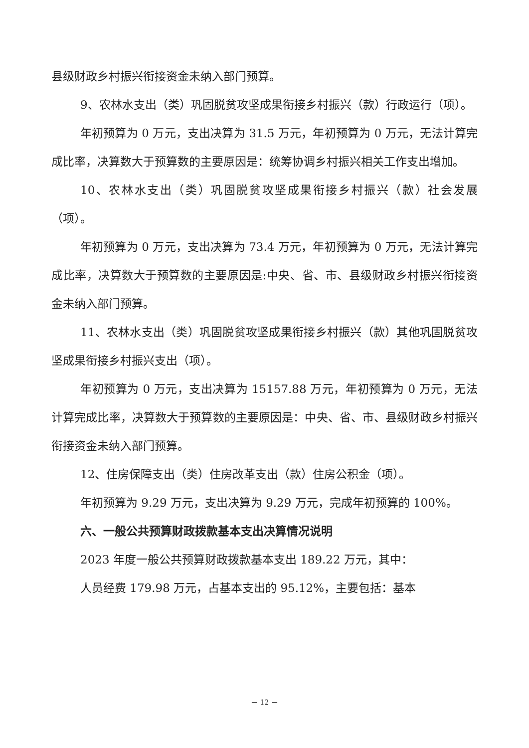县级财政乡村振兴衔接资金未纳入部门预算。
9、农林水支出（类）巩固脱贫攻坚成果衔接乡村振兴（款）行政运行（项）。
年初预算为 0 万元，支出决算为 31.5 万元，年初预算为 0 万元，无法计算完成比率，决算数大于预算数的主要原因是：统筹协调乡村振兴相关工作支出增加。
10、农林水支出（类）巩固脱贫攻坚成果衔接乡村振兴（款）社会发展（项）。
年初预算为 0 万元，支出决算为 73.4 万元，年初预算为 0 万元，无法计算完成比率，决算数大于预算数的主要原因是:中央、省、市、县级财政乡村振兴衔接资金未纳入部门预算。
11、农林水支出（类）巩固脱贫攻坚成果衔接乡村振兴（款）其他巩固脱贫攻坚成果衔接乡村振兴支出（项）。
年初预算为 0 万元，支出决算为 15157.88 万元，年初预算为 0 万元，无法计算完成比率，决算数大于预算数的主要原因是：中央、省、市、县级财政乡村振兴衔接资金未纳入部门预算。
12、住房保障支出（类）住房改革支出（款）住房公积金（项）。
年初预算为 9.29 万元，支出决算为 9.29 万元，完成年初预算的 100%。
六、一般公共预算财政拨款基本支出决算情况说明
2023 年度一般公共预算财政拨款基本支出 189.22 万元，其中：
人员经费 179.98 万元，占基本支出的 95.12%，主要包括：基本
－ 12 －